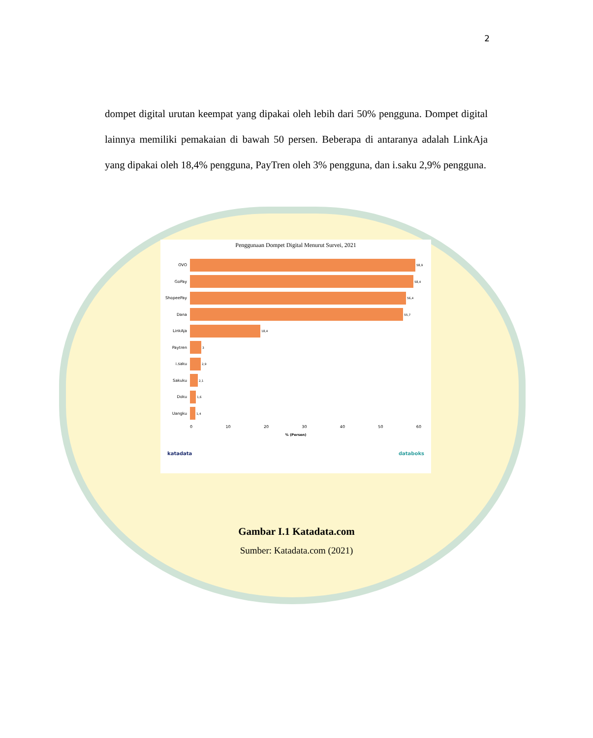2
dompet digital urutan keempat yang dipakai oleh lebih dari 50% pengguna. Dompet digital lainnya memiliki pemakaian di bawah 50 persen. Beberapa di antaranya adalah LinkAja yang dipakai oleh 18,4% pengguna, PayTren oleh 3% pengguna, dan i.saku 2,9% pengguna.
Penggunaan Dompet Digital Menurut Survei, 2021
OVO 58,9
GoPay 58,4
ShopeePay 56,4
Dana 55,7
LinkAja 18,4
Paytren 3
i.saku 2,9
Sakuku 2,1
Doku 1,6
Uangku 1,4
0 10 20 30 40 50 60
% (Persen)
katadata databoks
Gambar I.1 Katadata.com
Sumber: Katadata.com (2021)